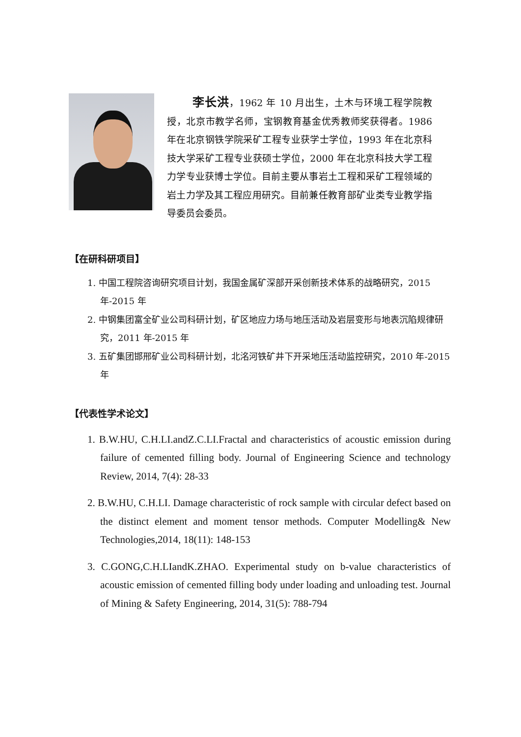李长洪，1962 年 10 月出生，土木与环境工程学院教授，北京市教学名师，宝钢教育基金优秀教师奖获得者。1986 年在北京钢铁学院采矿工程专业获学士学位，1993 年在北京科技大学采矿工程专业获硕士学位，2000 年在北京科技大学工程力学专业获博士学位。目前主要从事岩土工程和采矿工程领域的岩土力学及其工程应用研究。目前兼任教育部矿业类专业教学指导委员会委员。
【在研科研项目】
1. 中国工程院咨询研究项目计划，我国金属矿深部开采创新技术体系的战略研究，2015 年-2015 年
2. 中钢集团富全矿业公司科研计划，矿区地应力场与地压活动及岩层变形与地表沉陷规律研究，2011 年-2015 年
3. 五矿集团邯邢矿业公司科研计划，北洺河铁矿井下开采地压活动监控研究，2010 年-2015 年
【代表性学术论文】
1. B.W.HU, C.H.LI.andZ.C.LI.Fractal and characteristics of acoustic emission during failure of cemented filling body. Journal of Engineering Science and technology Review, 2014, 7(4): 28-33
2. B.W.HU, C.H.LI. Damage characteristic of rock sample with circular defect based on the distinct element and moment tensor methods. Computer Modelling& New Technologies,2014, 18(11): 148-153
3. C.GONG,C.H.LIandK.ZHAO. Experimental study on b-value characteristics of acoustic emission of cemented filling body under loading and unloading test. Journal of Mining & Safety Engineering, 2014, 31(5): 788-794